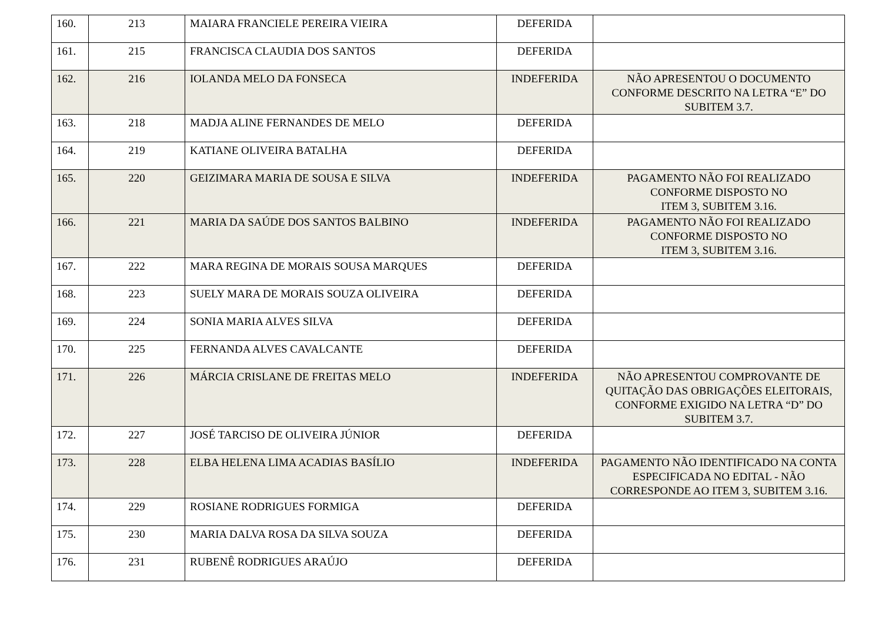| 160. | 213 | MAIARA FRANCIELE PEREIRA VIEIRA | DEFERIDA | |
| 161. | 215 | FRANCISCA CLAUDIA DOS SANTOS | DEFERIDA | |
| 162. | 216 | IOLANDA MELO DA FONSECA | INDEFERIDA | NÃO APRESENTOU O DOCUMENTO CONFORME DESCRITO NA LETRA “E” DO SUBITEM 3.7. |
| 163. | 218 | MADJA ALINE FERNANDES DE MELO | DEFERIDA | |
| 164. | 219 | KATIANE OLIVEIRA BATALHA | DEFERIDA | |
| 165. | 220 | GEIZIMARA MARIA DE SOUSA E SILVA | INDEFERIDA | PAGAMENTO NÃO FOI REALIZADO CONFORME DISPOSTO NO ITEM 3, SUBITEM 3.16. |
| 166. | 221 | MARIA DA SAÚDE DOS SANTOS BALBINO | INDEFERIDA | PAGAMENTO NÃO FOI REALIZADO CONFORME DISPOSTO NO ITEM 3, SUBITEM 3.16. |
| 167. | 222 | MARA REGINA DE MORAIS SOUSA MARQUES | DEFERIDA | |
| 168. | 223 | SUELY MARA DE MORAIS SOUZA OLIVEIRA | DEFERIDA | |
| 169. | 224 | SONIA MARIA ALVES SILVA | DEFERIDA | |
| 170. | 225 | FERNANDA ALVES CAVALCANTE | DEFERIDA | |
| 171. | 226 | MÁRCIA CRISLANE DE FREITAS MELO | INDEFERIDA | NÃO APRESENTOU COMPROVANTE DE QUITAÇÃO DAS OBRIGAÇÕES ELEITORAIS, CONFORME EXIGIDO NA LETRA “D” DO SUBITEM 3.7. |
| 172. | 227 | JOSÉ TARCISO DE OLIVEIRA JÚNIOR | DEFERIDA | |
| 173. | 228 | ELBA HELENA LIMA ACADIAS BASÍLIO | INDEFERIDA | PAGAMENTO NÃO IDENTIFICADO NA CONTA ESPECIFICADA NO EDITAL - NÃO CORRESPONDE AO ITEM 3, SUBITEM 3.16. |
| 174. | 229 | ROSIANE RODRIGUES FORMIGA | DEFERIDA | |
| 175. | 230 | MARIA DALVA ROSA DA SILVA SOUZA | DEFERIDA | |
| 176. | 231 | RUBENÊ RODRIGUES ARAÚJO | DEFERIDA | |